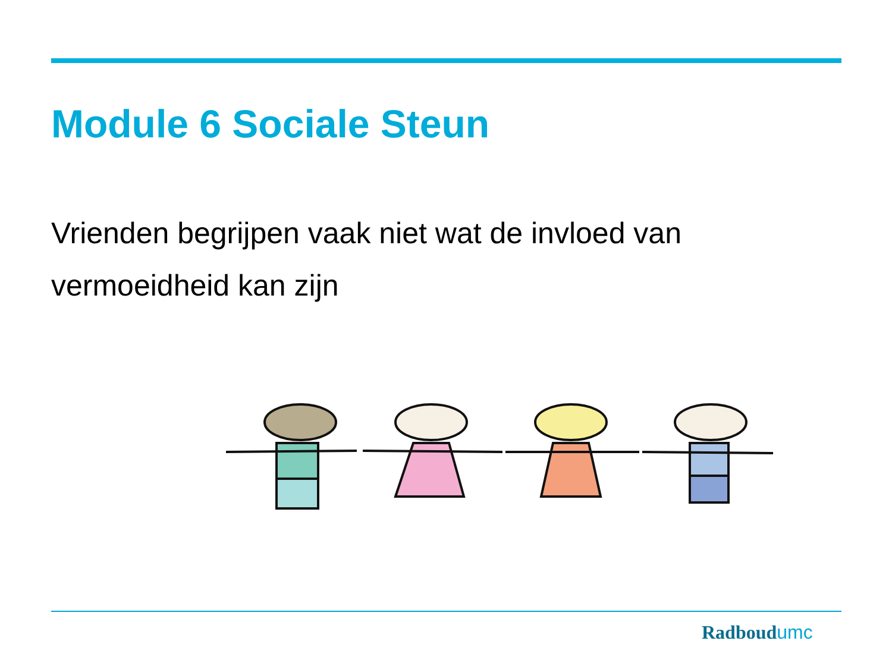Module 6 Sociale Steun
Vrienden begrijpen vaak niet wat de invloed van vermoeidheid kan zijn
Radboudumc